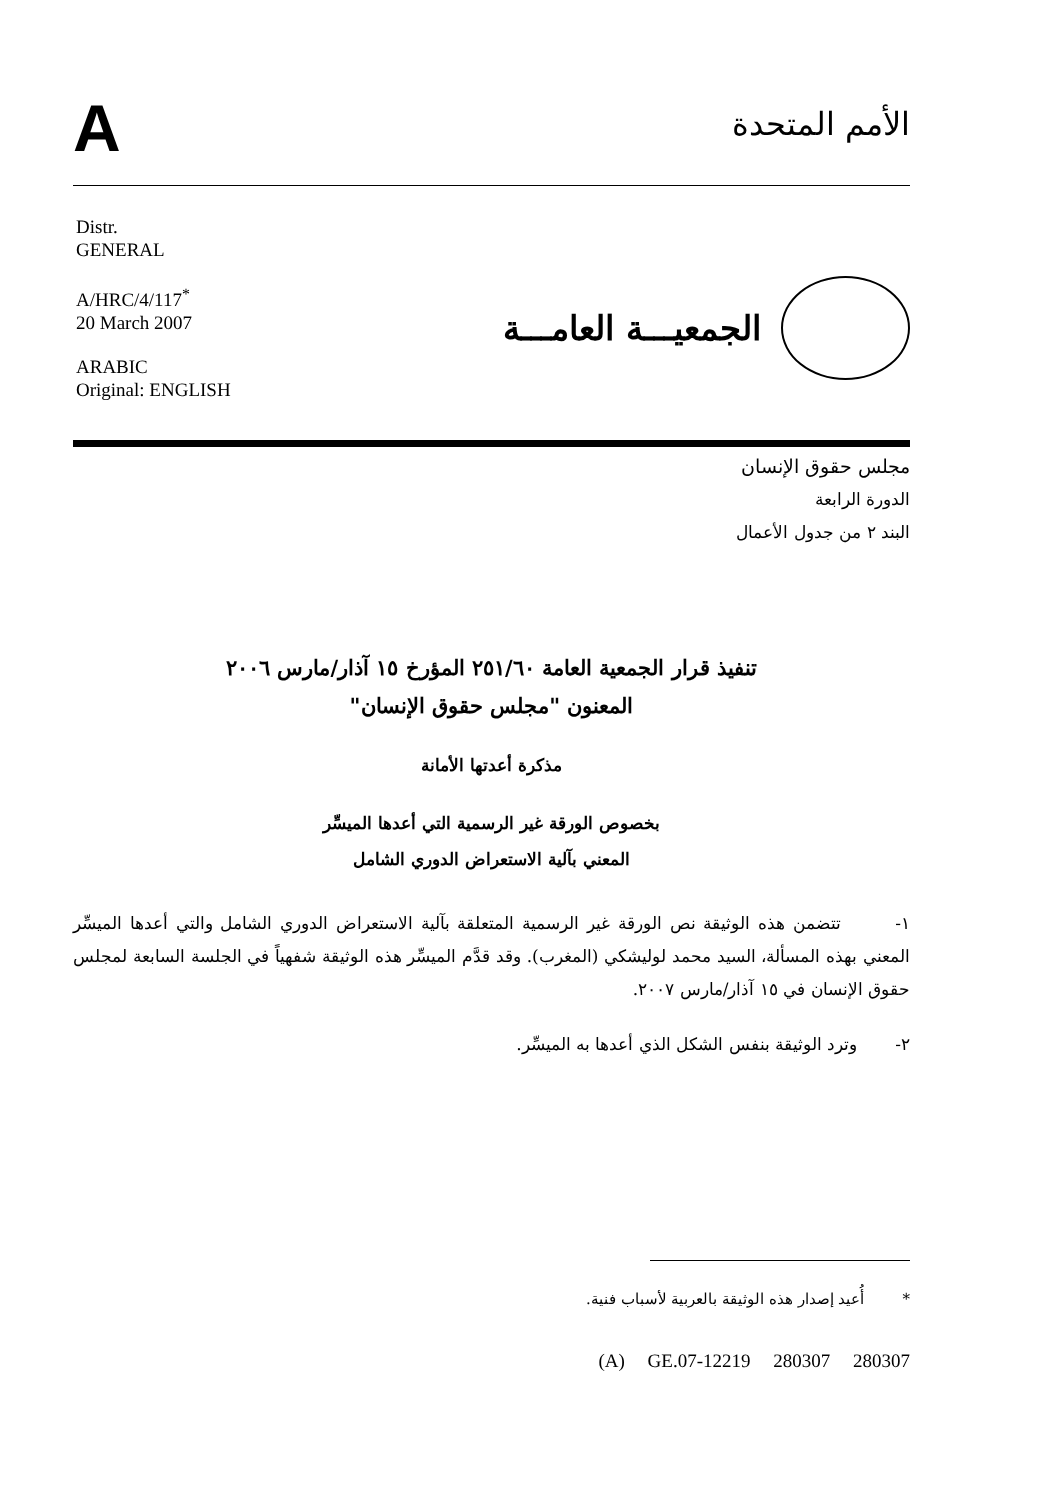A
الأمم المتحدة
Distr.
GENERAL
A/HRC/4/117<sup>*</sup>
20 March 2007
ARABIC
Original: ENGLISH
الجمعيـــة العامـــة
مجلس حقوق الإنسان
الدورة الرابعة
البند ٢ من جدول الأعمال
تنفيذ قرار الجمعية العامة ٢٥١/٦٠ المؤرخ ١٥ آذار/مارس ٢٠٠٦
المعنون "مجلس حقوق الإنسان"
مذكرة أعدتها الأمانة
بخصوص الورقة غير الرسمية التي أعدها الميسِّر
المعني بآلية الاستعراض الدوري الشامل
١- تتضمن هذه الوثيقة نص الورقة غير الرسمية المتعلقة بآلية الاستعراض الدوري الشامل والتي أعدها الميسِّر المعني بهذه المسألة، السيد محمد لوليشكي (المغرب). وقد قدَّم الميسِّر هذه الوثيقة شفهياً في الجلسة السابعة لمجلس حقوق الإنسان في ١٥ آذار/مارس ٢٠٠٧.
٢- وترد الوثيقة بنفس الشكل الذي أعدها به الميسِّر.
* أُعيد إصدار هذه الوثيقة بالعربية لأسباب فنية.
(A) GE.07-12219 280307 280307